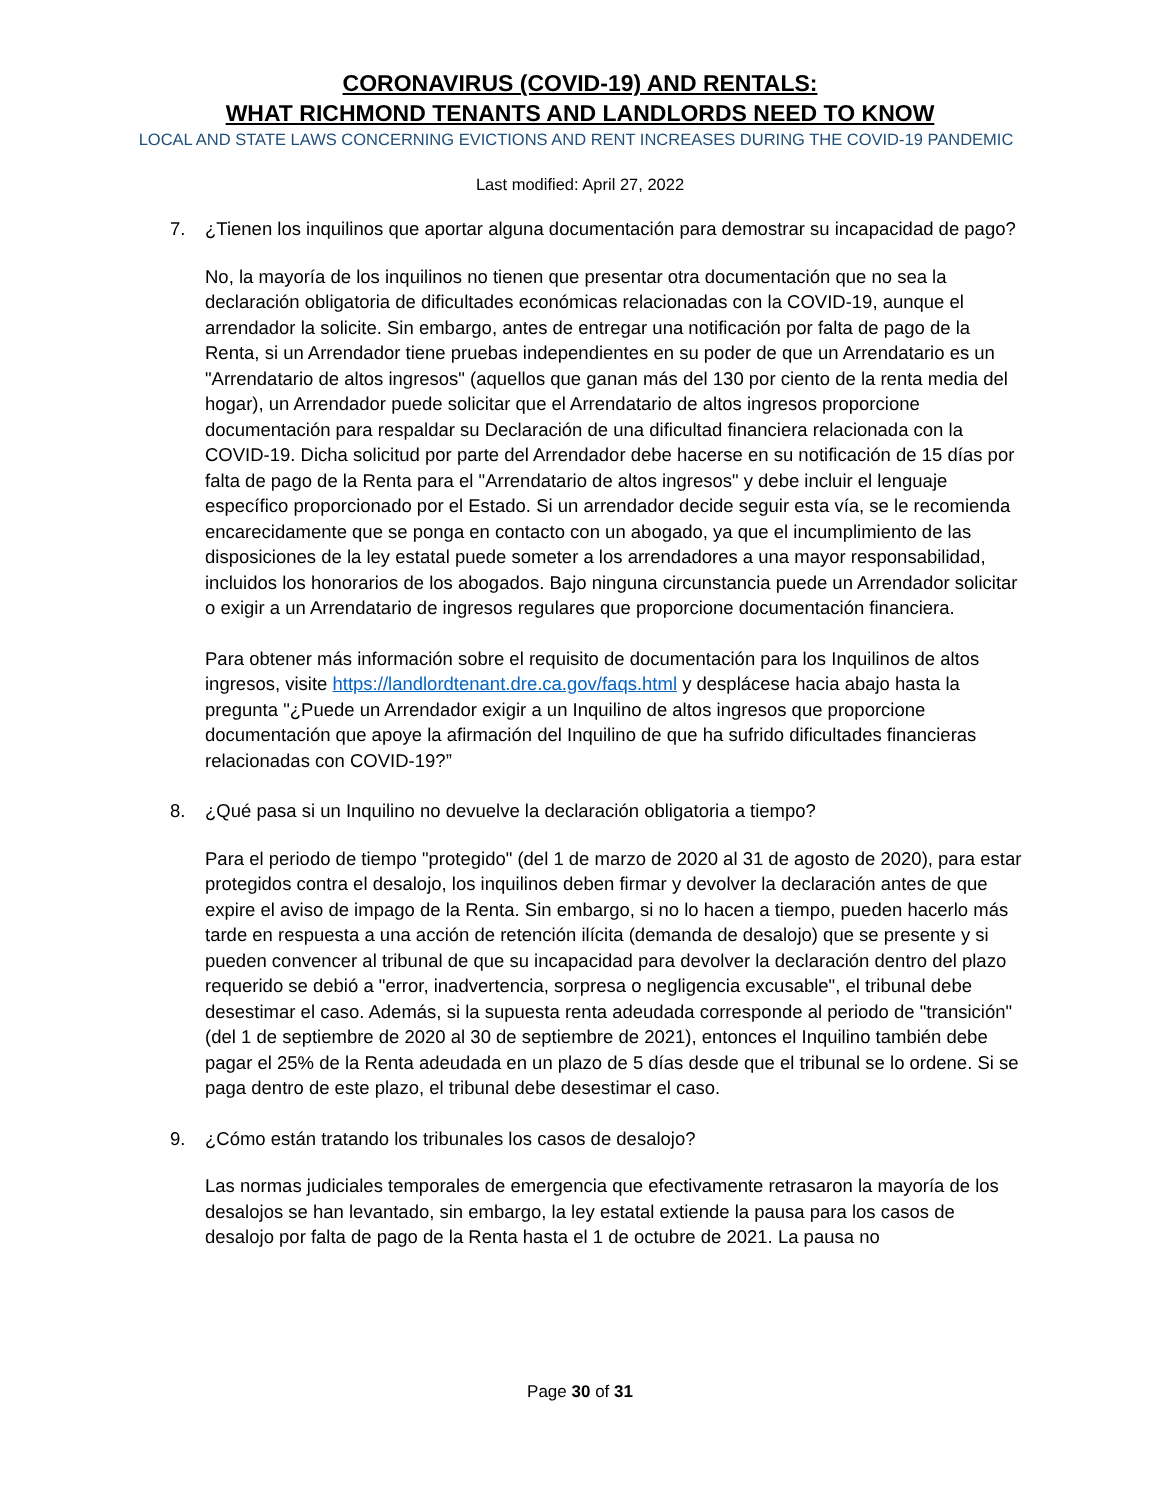CORONAVIRUS (COVID-19) AND RENTALS:
WHAT RICHMOND TENANTS AND LANDLORDS NEED TO KNOW
LOCAL AND STATE LAWS CONCERNING EVICTIONS AND RENT INCREASES DURING THE COVID-19 PANDEMIC
Last modified: April 27, 2022
7. ¿Tienen los inquilinos que aportar alguna documentación para demostrar su incapacidad de pago?
No, la mayoría de los inquilinos no tienen que presentar otra documentación que no sea la declaración obligatoria de dificultades económicas relacionadas con la COVID-19, aunque el arrendador la solicite. Sin embargo, antes de entregar una notificación por falta de pago de la Renta, si un Arrendador tiene pruebas independientes en su poder de que un Arrendatario es un "Arrendatario de altos ingresos" (aquellos que ganan más del 130 por ciento de la renta media del hogar), un Arrendador puede solicitar que el Arrendatario de altos ingresos proporcione documentación para respaldar su Declaración de una dificultad financiera relacionada con la COVID-19. Dicha solicitud por parte del Arrendador debe hacerse en su notificación de 15 días por falta de pago de la Renta para el "Arrendatario de altos ingresos" y debe incluir el lenguaje específico proporcionado por el Estado. Si un arrendador decide seguir esta vía, se le recomienda encarecidamente que se ponga en contacto con un abogado, ya que el incumplimiento de las disposiciones de la ley estatal puede someter a los arrendadores a una mayor responsabilidad, incluidos los honorarios de los abogados. Bajo ninguna circunstancia puede un Arrendador solicitar o exigir a un Arrendatario de ingresos regulares que proporcione documentación financiera.
Para obtener más información sobre el requisito de documentación para los Inquilinos de altos ingresos, visite https://landlordtenant.dre.ca.gov/faqs.html y desplácese hacia abajo hasta la pregunta "¿Puede un Arrendador exigir a un Inquilino de altos ingresos que proporcione documentación que apoye la afirmación del Inquilino de que ha sufrido dificultades financieras relacionadas con COVID-19?”
8. ¿Qué pasa si un Inquilino no devuelve la declaración obligatoria a tiempo?
Para el periodo de tiempo "protegido" (del 1 de marzo de 2020 al 31 de agosto de 2020), para estar protegidos contra el desalojo, los inquilinos deben firmar y devolver la declaración antes de que expire el aviso de impago de la Renta. Sin embargo, si no lo hacen a tiempo, pueden hacerlo más tarde en respuesta a una acción de retención ilícita (demanda de desalojo) que se presente y si pueden convencer al tribunal de que su incapacidad para devolver la declaración dentro del plazo requerido se debió a "error, inadvertencia, sorpresa o negligencia excusable", el tribunal debe desestimar el caso. Además, si la supuesta renta adeudada corresponde al periodo de "transición" (del 1 de septiembre de 2020 al 30 de septiembre de 2021), entonces el Inquilino también debe pagar el 25% de la Renta adeudada en un plazo de 5 días desde que el tribunal se lo ordene. Si se paga dentro de este plazo, el tribunal debe desestimar el caso.
9. ¿Cómo están tratando los tribunales los casos de desalojo?
Las normas judiciales temporales de emergencia que efectivamente retrasaron la mayoría de los desalojos se han levantado, sin embargo, la ley estatal extiende la pausa para los casos de desalojo por falta de pago de la Renta hasta el 1 de octubre de 2021. La pausa no
Page 30 of 31